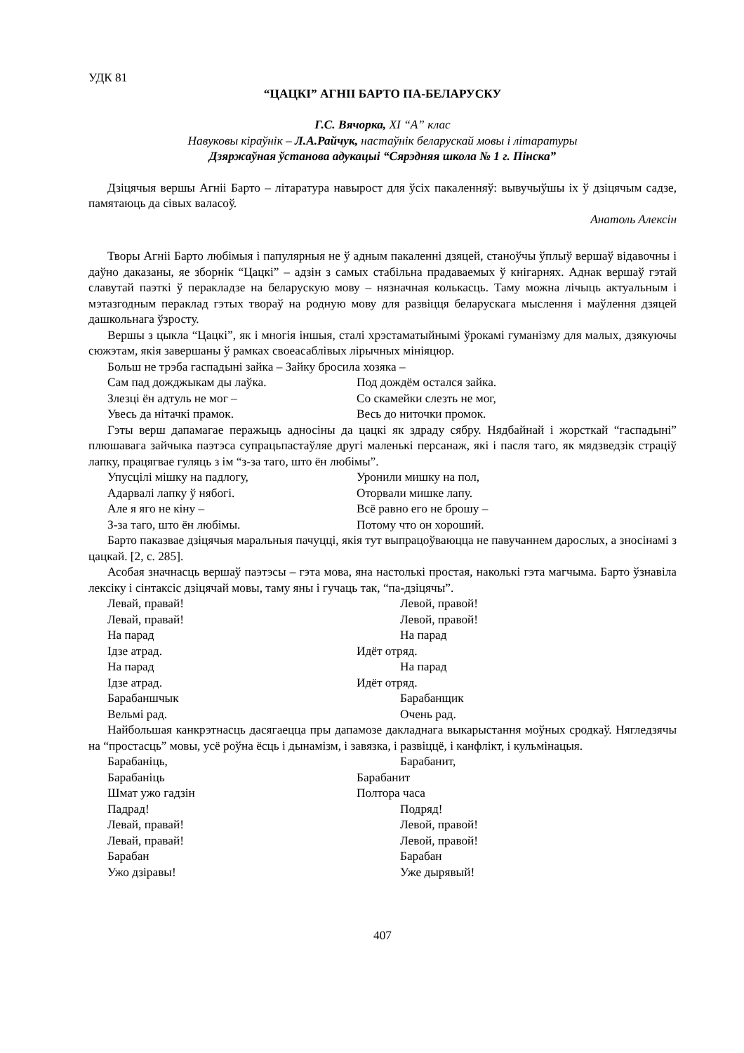УДК 81
“ЦАЦКІ” АГНІІ БАРТО ПА-БЕЛАРУСКУ
Г.С. Вячорка, XI “А” клас
Навуковы кіраўнік – Л.А.Райчук, настаўнік беларускай мовы і літаратуры
Дзяржаўная ўстанова адукацыі “Сярэдняя школа № 1 г. Пінска”
Дзіцячыя вершы Агніі Барто – літаратура навырост для ўсіх пакаленняў: вывучыўшы іх ў дзіцячым садзе, памятаюць да сівых валасоў.
Анатоль Алексін
Творы Агніі Барто любімыя і папулярныя не ў адным пакаленні дзяцей, станоўчы ўплыў вершаў відавочны і даўно даказаны, яе зборнік “Цацкі” – адзін з самых стабільна прадаваемых ў кнігарнях. Аднак вершаў гэтай славутай паэткі ў перакладзе на беларускую мову – нязначная колькасць. Таму можна лічыць актуальным і мэтазгодным пераклад гэтых твораў на родную мову для развіцця беларускага мыслення і маўлення дзяцей дашкольнага ўзросту.
Вершы з цыкла “Цацкі”, як і многія іншыя, сталі хрэстаматыйнымі ўрокамі гуманізму для малых, дзякуючы сюжэтам, якія завершаны ў рамках своеасаблівых лірычных мініяцюр.
Больш не трэба гаспадыні зайка – Зайку бросила хозяка –
Сам пад дождж­ыкам ды лаўка. Под дождём остался зайка.
Злезці ён адтуль не мог – Со скамейки слезть не мог,
Увесь да нітачкі прамок. Весь до ниточки промок.
Гэты верш дапамагае перажыць адносіны да цацкі як здраду сябру. Нядбайнай і жорсткай “гаспадыні” плюшавага зайчыка паэтэса супрацьпастаўляе другі маленькі персанаж, які і пасля таго, як мядзведзік страціў лапку, працягвае гуляць з ім “з-за таго, што ён любімы”.
Упусцілі мішку на падлогу, Уронили мишку на пол,
Адарвалі лапку ў нябогі. Оторвали мишке лапу.
Але я яго не кіну – Всё равно его не брошу –
З-за таго, што ён любімы. Потому что он хороший.
Барто паказвае дзіцячыя маральныя пачуцці, якія тут выпрацоўваюцца не павучаннем дарослых, а зносінамі з цацкай. [2, с. 285].
Асобая значнасць вершаў паэтэсы – гэта мова, яна настолькі простая, наколькі гэта магчыма. Барто ўзнавіла лексіку і сінтаксіс дзіцячай мовы, таму яны і гучаць так, “па-дзіцячы”.
Левай, правай! Левой, правой!
Левай, правай! Левой, правой!
На парад На парад
Ідзе атрад. Идёт отряд.
На парад На парад
Ідзе атрад. Идёт отряд.
Барабаншчык Барабанщик
Вельмі рад. Очень рад.
Найбольшая канкрэтнасць дасягаецца пры дапамозе дакладнага выкарыстання моўных сродкаў. Нягледзячы на “простасць” мовы, усё роўна ёсць і дынамізм, і завязка, і развіццё, і канфлікт, і кульмінацыя.
Барабаніць, Барабанит,
Барабаніць Барабанит
Шмат ужо гадзін Полтора часа
Падрад! Подряд!
Левай, правай! Левой, правой!
Левай, правай! Левой, правой!
Барабан Барабан
Ужо дзіравы! Уже дырявый!
407